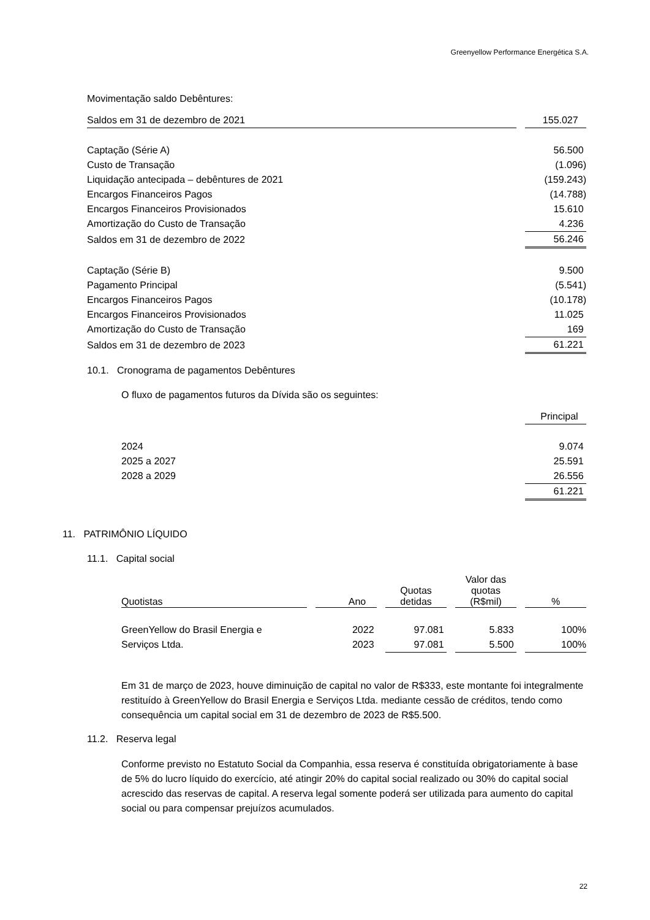Greenyellow Performance Energética S.A.
Movimentação saldo Debêntures:
| Saldos em 31 de dezembro de 2021 | | 155.027 |
| Captação (Série A) | | 56.500 |
| Custo de Transação | | (1.096) |
| Liquidação antecipada – debêntures de 2021 | | (159.243) |
| Encargos Financeiros Pagos | | (14.788) |
| Encargos Financeiros Provisionados | | 15.610 |
| Amortização do Custo de Transação | | 4.236 |
| Saldos em 31 de dezembro de 2022 | | 56.246 |
| Captação (Série B) | | 9.500 |
| Pagamento Principal | | (5.541) |
| Encargos Financeiros Pagos | | (10.178) |
| Encargos Financeiros Provisionados | | 11.025 |
| Amortização do Custo de Transação | | 169 |
| Saldos em 31 de dezembro de 2023 | | 61.221 |
10.1. Cronograma de pagamentos Debêntures
O fluxo de pagamentos futuros da Dívida são os seguintes:
| | Principal |
| 2024 | 9.074 |
| 2025 a 2027 | 25.591 |
| 2028 a 2029 | 26.556 |
| | 61.221 |
11. PATRIMÔNIO LÍQUIDO
11.1. Capital social
| Quotistas | | Ano | | Quotas detidas | | Valor das quotas (R$mil) | | % |
| GreenYellow do Brasil Energia e | | 2022 | | 97.081 | | 5.833 | | 100% |
| Serviços Ltda. | | 2023 | | 97.081 | | 5.500 | | 100% |
Em 31 de março de 2023, houve diminuição de capital no valor de R$333, este montante foi integralmente restituído à GreenYellow do Brasil Energia e Serviços Ltda. mediante cessão de créditos, tendo como consequência um capital social em 31 de dezembro de 2023 de R$5.500.
11.2. Reserva legal
Conforme previsto no Estatuto Social da Companhia, essa reserva é constituída obrigatoriamente à base de 5% do lucro líquido do exercício, até atingir 20% do capital social realizado ou 30% do capital social acrescido das reservas de capital. A reserva legal somente poderá ser utilizada para aumento do capital social ou para compensar prejuízos acumulados.
22